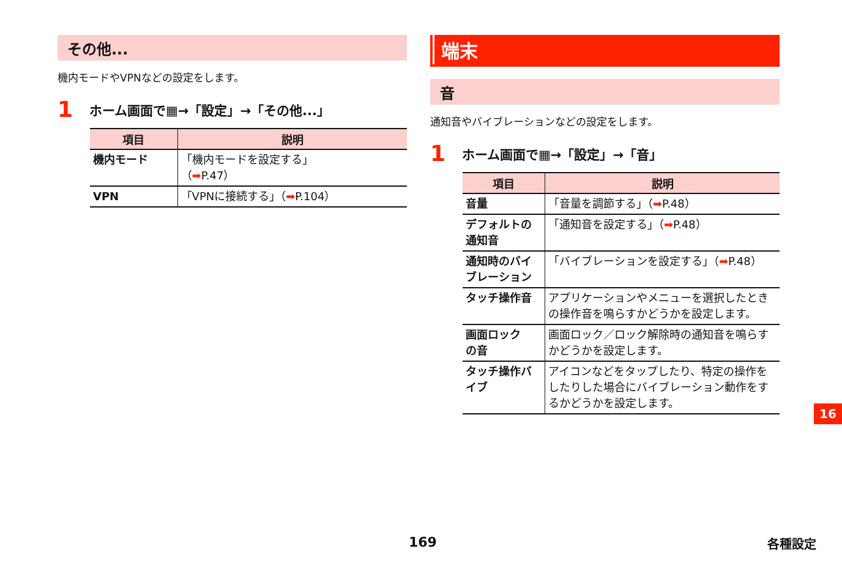その他...
機内モードやVPNなどの設定をします。
1 ホーム画面で▦→「設定」→「その他...」
| 項目 | 説明 |
| --- | --- |
| 機内モード | 「機内モードを設定する」 （ ➡ P.47） |
| VPN | 「VPNに接続する」（ ➡ P.104） |
端末
音
通知音やバイブレーションなどの設定をします。
1 ホーム画面で▦→「設定」→「音」
| 項目 | 説明 |
| --- | --- |
| 音量 | 「音量を調節する」（ ➡ P.48） |
| デフォルトの 通知音 | 「通知音を設定する」（ ➡ P.48） |
| 通知時のバイ ブレーション | 「バイブレーションを設定する」（ ➡ P.48） |
| タッチ操作音 | アプリケーションやメニューを選択したときの操作音を鳴らすかどうかを設定します。 |
| 画面ロック の音 | 画面ロック／ロック解除時の通知音を鳴らすかどうかを設定します。 |
| タッチ操作バ イブ | アイコンなどをタップしたり、特定の操作をしたりした場合にバイブレーション動作をするかどうかを設定します。 |
16
169 各種設定